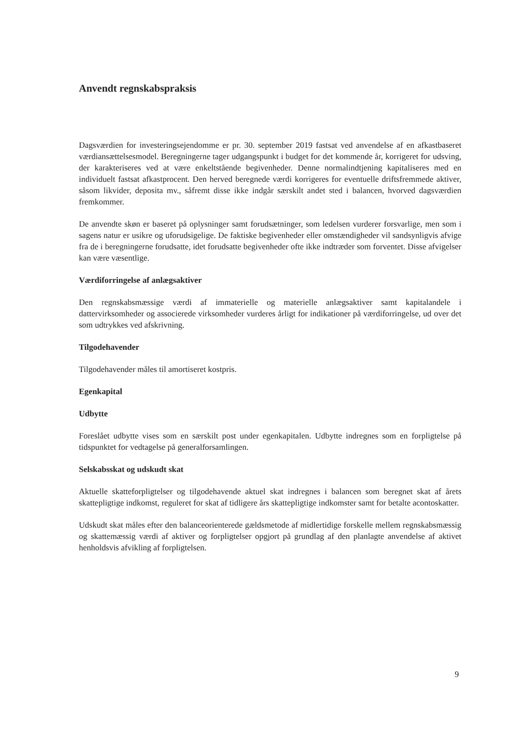Anvendt regnskabspraksis
Dagsværdien for investeringsejendomme er pr. 30. september 2019 fastsat ved anvendelse af en afkastbaseret værdiansættelsesmodel. Beregningerne tager udgangspunkt i budget for det kommende år, korrigeret for udsving, der karakteriseres ved at være enkeltstående begivenheder. Denne normalindtjening kapitaliseres med en individuelt fastsat afkastprocent. Den herved beregnede værdi korrigeres for eventuelle driftsfremmede aktiver, såsom likvider, deposita mv., såfremt disse ikke indgår særskilt andet sted i balancen, hvorved dagsværdien fremkommer.
De anvendte skøn er baseret på oplysninger samt forudsætninger, som ledelsen vurderer forsvarlige, men som i sagens natur er usikre og uforudsigelige. De faktiske begivenheder eller omstændigheder vil sandsynligvis afvige fra de i beregningerne forudsatte, idet forudsatte begivenheder ofte ikke indtræder som forventet. Disse afvigelser kan være væsentlige.
Værdiforringelse af anlægsaktiver
Den regnskabsmæssige værdi af immaterielle og materielle anlægsaktiver samt kapitalandele i dattervirksomheder og associerede virksomheder vurderes årligt for indikationer på værdiforringelse, ud over det som udtrykkes ved afskrivning.
Tilgodehavender
Tilgodehavender måles til amortiseret kostpris.
Egenkapital
Udbytte
Foreslået udbytte vises som en særskilt post under egenkapitalen. Udbytte indregnes som en forpligtelse på tidspunktet for vedtagelse på generalforsamlingen.
Selskabsskat og udskudt skat
Aktuelle skatteforpligtelser og tilgodehavende aktuel skat indregnes i balancen som beregnet skat af årets skattepligtige indkomst, reguleret for skat af tidligere års skattepligtige indkomster samt for betalte acontoskatter.
Udskudt skat måles efter den balanceorienterede gældsmetode af midlertidige forskelle mellem regnskabsmæssig og skattemæssig værdi af aktiver og forpligtelser opgjort på grundlag af den planlagte anvendelse af aktivet henholdsvis afvikling af forpligtelsen.
9